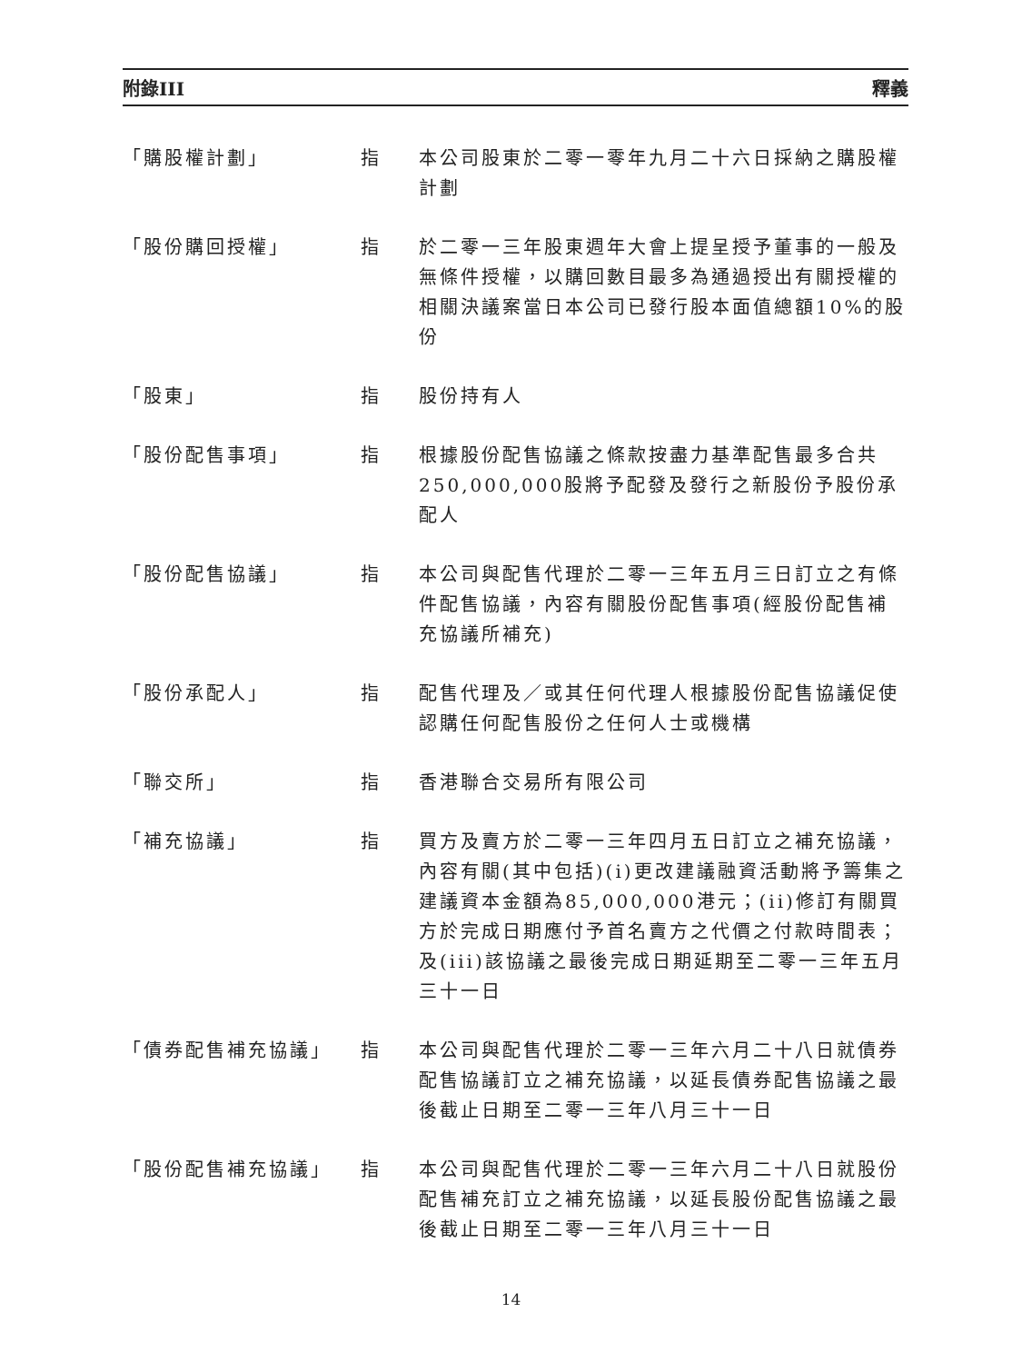附錄III 釋義
「購股權計劃」 指 本公司股東於二零一零年九月二十六日採納之購股權計劃
「股份購回授權」 指 於二零一三年股東週年大會上提呈授予董事的一般及無條件授權，以購回數目最多為通過授出有關授權的相關決議案當日本公司已發行股本面值總額10%的股份
「股東」 指 股份持有人
「股份配售事項」 指 根據股份配售協議之條款按盡力基準配售最多合共250,000,000股將予配發及發行之新股份予股份承配人
「股份配售協議」 指 本公司與配售代理於二零一三年五月三日訂立之有條件配售協議，內容有關股份配售事項(經股份配售補充協議所補充)
「股份承配人」 指 配售代理及／或其任何代理人根據股份配售協議促使認購任何配售股份之任何人士或機構
「聯交所」 指 香港聯合交易所有限公司
「補充協議」 指 買方及賣方於二零一三年四月五日訂立之補充協議，內容有關(其中包括)(i)更改建議融資活動將予籌集之建議資本金額為85,000,000港元；(ii)修訂有關買方於完成日期應付予首名賣方之代價之付款時間表；及(iii)該協議之最後完成日期延期至二零一三年五月三十一日
「債券配售補充協議」 指 本公司與配售代理於二零一三年六月二十八日就債券配售協議訂立之補充協議，以延長債券配售協議之最後截止日期至二零一三年八月三十一日
「股份配售補充協議」 指 本公司與配售代理於二零一三年六月二十八日就股份配售補充訂立之補充協議，以延長股份配售協議之最後截止日期至二零一三年八月三十一日
14